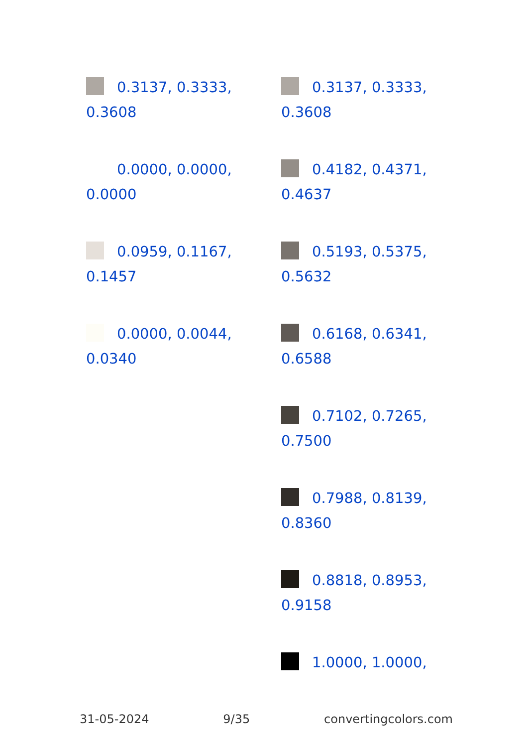0.3137, 0.3333, 0.3608
0.0000, 0.0000, 0.0000
0.0959, 0.1167, 0.1457
0.0000, 0.0044, 0.0340
0.3137, 0.3333, 0.3608
0.4182, 0.4371, 0.4637
0.5193, 0.5375, 0.5632
0.6168, 0.6341, 0.6588
0.7102, 0.7265, 0.7500
0.7988, 0.8139, 0.8360
0.8818, 0.8953, 0.9158
1.0000, 1.0000,
31-05-2024 9/35 convertingcolors.com